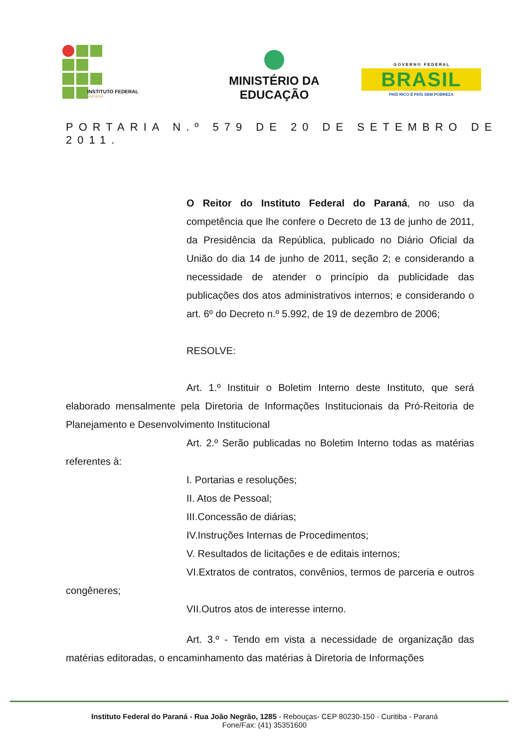INSTITUTO FEDERAL
PARANÁ
MINISTÉRIO DA
EDUCAÇÃO
G O V E R N O F E D E R A L
BRASIL
PAÍS RICO É PAÍS SEM POBREZA
PORTARIA N.º 579 DE 20 DE SETEMBRO DE 2011.
O Reitor do Instituto Federal do Paraná, no uso da competência que lhe confere o Decreto de 13 de junho de 2011, da Presidência da República, publicado no Diário Oficial da União do dia 14 de junho de 2011, seção 2; e considerando a necessidade de atender o princípio da publicidade das publicações dos atos administrativos internos; e considerando o art. 6º do Decreto n.º 5.992, de 19 de dezembro de 2006;
RESOLVE:
Art. 1.º Instituir o Boletim Interno deste Instituto, que será elaborado mensalmente pela Diretoria de Informações Institucionais da Pró-Reitoria de Planejamento e Desenvolvimento Institucional
Art. 2.º Serão publicadas no Boletim Interno todas as matérias referentes à:
I. Portarias e resoluções;
II. Atos de Pessoal;
III.Concessão de diárias;
IV.Instruções Internas de Procedimentos;
V. Resultados de licitações e de editais internos;
VI.Extratos de contratos, convênios, termos de parceria e outros congêneres;
VII.Outros atos de interesse interno.
Art. 3.º - Tendo em vista a necessidade de organização das matérias editoradas, o encaminhamento das matérias à Diretoria de Informações
Instituto Federal do Paraná - Rua João Negrão, 1285 - Rebouças- CEP 80230-150 - Curitiba - Paraná
Fone/Fax: (41) 35351600